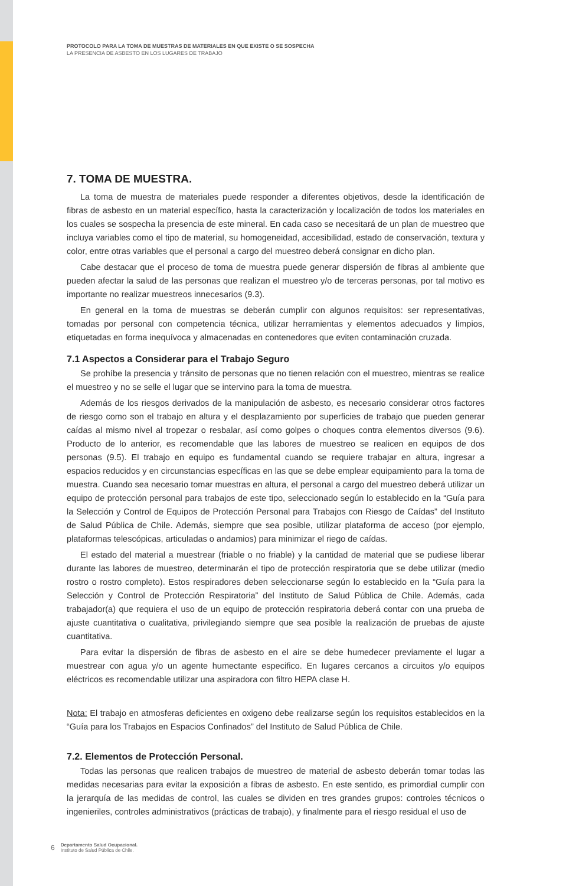PROTOCOLO PARA LA TOMA DE MUESTRAS DE MATERIALES EN QUE EXISTE O SE SOSPECHA
LA PRESENCIA DE ASBESTO EN LOS LUGARES DE TRABAJO
7. TOMA DE MUESTRA.
La toma de muestra de materiales puede responder a diferentes objetivos, desde la identificación de fibras de asbesto en un material específico, hasta la caracterización y localización de todos los materiales en los cuales se sospecha la presencia de este mineral. En cada caso se necesitará de un plan de muestreo que incluya variables como el tipo de material, su homogeneidad, accesibilidad, estado de conservación, textura y color, entre otras variables que el personal a cargo del muestreo deberá consignar en dicho plan.
Cabe destacar que el proceso de toma de muestra puede generar dispersión de fibras al ambiente que pueden afectar la salud de las personas que realizan el muestreo y/o de terceras personas, por tal motivo es importante no realizar muestreos innecesarios (9.3).
En general en la toma de muestras se deberán cumplir con algunos requisitos: ser representativas, tomadas por personal con competencia técnica, utilizar herramientas y elementos adecuados y limpios, etiquetadas en forma inequívoca y almacenadas en contenedores que eviten contaminación cruzada.
7.1 Aspectos a Considerar para el Trabajo Seguro
Se prohíbe la presencia y tránsito de personas que no tienen relación con el muestreo, mientras se realice el muestreo y no se selle el lugar que se intervino para la toma de muestra.
Además de los riesgos derivados de la manipulación de asbesto, es necesario considerar otros factores de riesgo como son el trabajo en altura y el desplazamiento por superficies de trabajo que pueden generar caídas al mismo nivel al tropezar o resbalar, así como golpes o choques contra elementos diversos (9.6). Producto de lo anterior, es recomendable que las labores de muestreo se realicen en equipos de dos personas (9.5). El trabajo en equipo es fundamental cuando se requiere trabajar en altura, ingresar a espacios reducidos y en circunstancias específicas en las que se debe emplear equipamiento para la toma de muestra. Cuando sea necesario tomar muestras en altura, el personal a cargo del muestreo deberá utilizar un equipo de protección personal para trabajos de este tipo, seleccionado según lo establecido en la “Guía para la Selección y Control de Equipos de Protección Personal para Trabajos con Riesgo de Caídas” del Instituto de Salud Pública de Chile. Además, siempre que sea posible, utilizar plataforma de acceso (por ejemplo, plataformas telescópicas, articuladas o andamios) para minimizar el riego de caídas.
El estado del material a muestrear (friable o no friable) y la cantidad de material que se pudiese liberar durante las labores de muestreo, determinarán el tipo de protección respiratoria que se debe utilizar (medio rostro o rostro completo). Estos respiradores deben seleccionarse según lo establecido en la “Guía para la Selección y Control de Protección Respiratoria” del Instituto de Salud Pública de Chile. Además, cada trabajador(a) que requiera el uso de un equipo de protección respiratoria deberá contar con una prueba de ajuste cuantitativa o cualitativa, privilegiando siempre que sea posible la realización de pruebas de ajuste cuantitativa.
Para evitar la dispersión de fibras de asbesto en el aire se debe humedecer previamente el lugar a muestrear con agua y/o un agente humectante especifico. En lugares cercanos a circuitos y/o equipos eléctricos es recomendable utilizar una aspiradora con filtro HEPA clase H.
Nota: El trabajo en atmosferas deficientes en oxigeno debe realizarse según los requisitos establecidos en la “Guía para los Trabajos en Espacios Confinados” del Instituto de Salud Pública de Chile.
7.2. Elementos de Protección Personal.
Todas las personas que realicen trabajos de muestreo de material de asbesto deberán tomar todas las medidas necesarias para evitar la exposición a fibras de asbesto. En este sentido, es primordial cumplir con la jerarquía de las medidas de control, las cuales se dividen en tres grandes grupos: controles técnicos o ingenieriles, controles administrativos (prácticas de trabajo), y finalmente para el riesgo residual el uso de
6
Departamento Salud Ocupacional.
Instituto de Salud Pública de Chile.